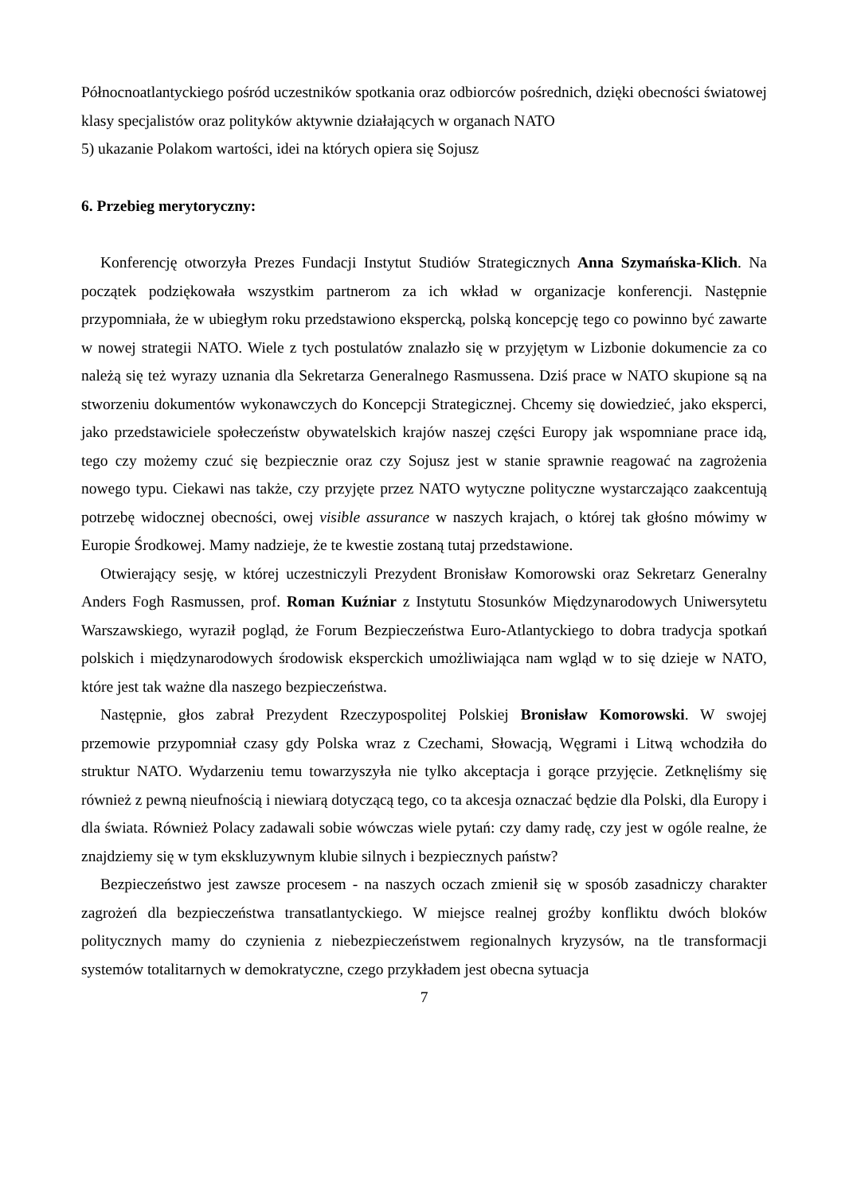Północnoatlantyckiego pośród uczestników spotkania oraz odbiorców pośrednich, dzięki obecności światowej klasy specjalistów oraz polityków aktywnie działających w organach NATO
5) ukazanie Polakom wartości, idei na których opiera się Sojusz
6. Przebieg merytoryczny:
Konferencję otworzyła Prezes Fundacji Instytut Studiów Strategicznych Anna Szymańska-Klich. Na początek podziękowała wszystkim partnerom za ich wkład w organizacje konferencji. Następnie przypomniała, że w ubiegłym roku przedstawiono ekspercką, polską koncepcję tego co powinno być zawarte w nowej strategii NATO. Wiele z tych postulatów znalazło się w przyjętym w Lizbonie dokumencie za co należą się też wyrazy uznania dla Sekretarza Generalnego Rasmussena. Dziś prace w NATO skupione są na stworzeniu dokumentów wykonawczych do Koncepcji Strategicznej. Chcemy się dowiedzieć, jako eksperci, jako przedstawiciele społeczeństw obywatelskich krajów naszej części Europy jak wspomniane prace idą, tego czy możemy czuć się bezpiecznie oraz czy Sojusz jest w stanie sprawnie reagować na zagrożenia nowego typu. Ciekawi nas także, czy przyjęte przez NATO wytyczne polityczne wystarczająco zaakcentują potrzebę widocznej obecności, owej visible assurance w naszych krajach, o której tak głośno mówimy w Europie Środkowej. Mamy nadzieje, że te kwestie zostaną tutaj przedstawione.
Otwierający sesję, w której uczestniczyli Prezydent Bronisław Komorowski oraz Sekretarz Generalny Anders Fogh Rasmussen, prof. Roman Kuźniar z Instytutu Stosunków Międzynarodowych Uniwersytetu Warszawskiego, wyraził pogląd, że Forum Bezpieczeństwa Euro-Atlantyckiego to dobra tradycja spotkań polskich i międzynarodowych środowisk eksperckich umożliwiająca nam wgląd w to się dzieje w NATO, które jest tak ważne dla naszego bezpieczeństwa.
Następnie, głos zabrał Prezydent Rzeczypospolitej Polskiej Bronisław Komorowski. W swojej przemowie przypomniał czasy gdy Polska wraz z Czechami, Słowacją, Węgrami i Litwą wchodziła do struktur NATO. Wydarzeniu temu towarzyszyła nie tylko akceptacja i gorące przyjęcie. Zetknęliśmy się również z pewną nieufnością i niewiarą dotyczącą tego, co ta akcesja oznaczać będzie dla Polski, dla Europy i dla świata. Również Polacy zadawali sobie wówczas wiele pytań: czy damy radę, czy jest w ogóle realne, że znajdziemy się w tym ekskluzywnym klubie silnych i bezpiecznych państw?
Bezpieczeństwo jest zawsze procesem - na naszych oczach zmienił się w sposób zasadniczy charakter zagrożeń dla bezpieczeństwa transatlantyckiego. W miejsce realnej groźby konfliktu dwóch bloków politycznych mamy do czynienia z niebezpieczeństwem regionalnych kryzysów, na tle transformacji systemów totalitarnych w demokratyczne, czego przykładem jest obecna sytuacja
7